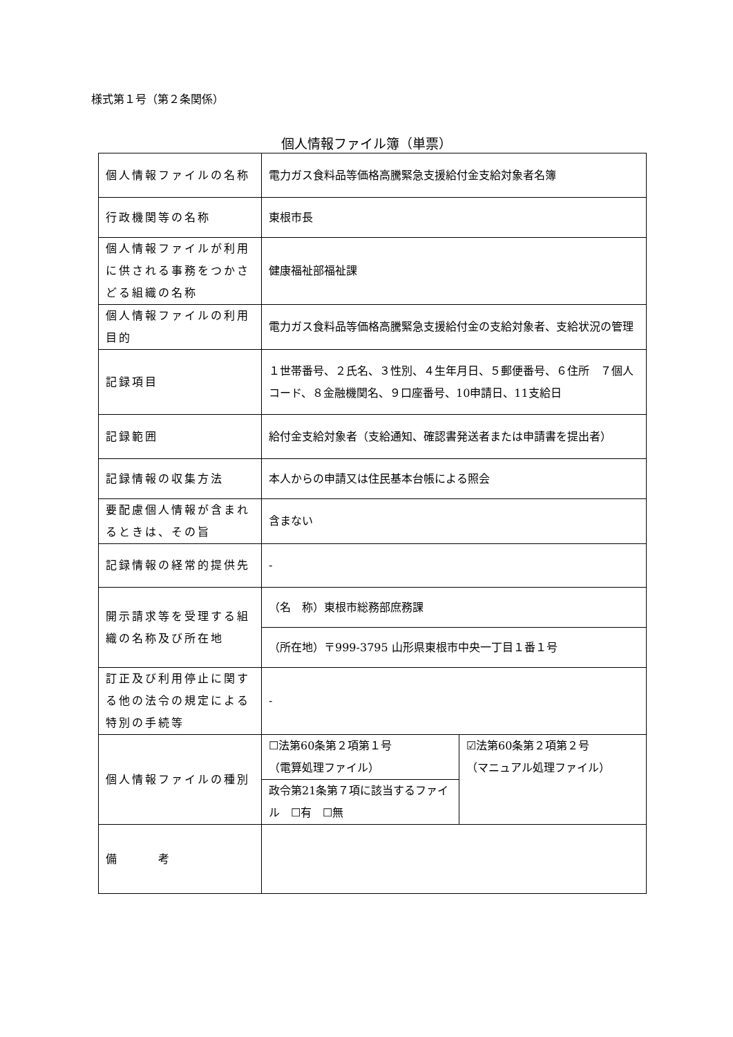様式第１号（第２条関係）
個人情報ファイル簿（単票）
| 個人情報ファイルの名称 | 電力ガス食料品等価格高騰緊急支援給付金支給対象者名簿 | |
| 行政機関等の名称 | 東根市長 | |
| 個人情報ファイルが利用に供される事務をつかさどる組織の名称 | 健康福祉部福祉課 | |
| 個人情報ファイルの利用目的 | 電力ガス食料品等価格高騰緊急支援給付金の支給対象者、支給状況の管理 | |
| 記録項目 | １世帯番号、２氏名、３性別、４生年月日、５郵便番号、６住所 ７個人コード、８金融機関名、９口座番号、10申請日、11支給日 | |
| 記録範囲 | 給付金支給対象者（支給通知、確認書発送者または申請書を提出者） | |
| 記録情報の収集方法 | 本人からの申請又は住民基本台帳による照会 | |
| 要配慮個人情報が含まれるときは、その旨 | 含まない | |
| 記録情報の経常的提供先 | - | |
| 開示請求等を受理する組織の名称及び所在地 | （名 称）東根市総務部庶務課 | |
| | （所在地）〒999-3795 山形県東根市中央一丁目１番１号 | |
| 訂正及び利用停止に関する他の法令の規定による特別の手続等 | - | |
| 個人情報ファイルの種別 | ☐法第60条第２項第１号 （電算処理ファイル） | ☑法第60条第２項第２号 （マニュアル処理ファイル） |
| | 政令第21条第７項に該当するファイル ☐有 ☐無 | |
| 備 考 | | |